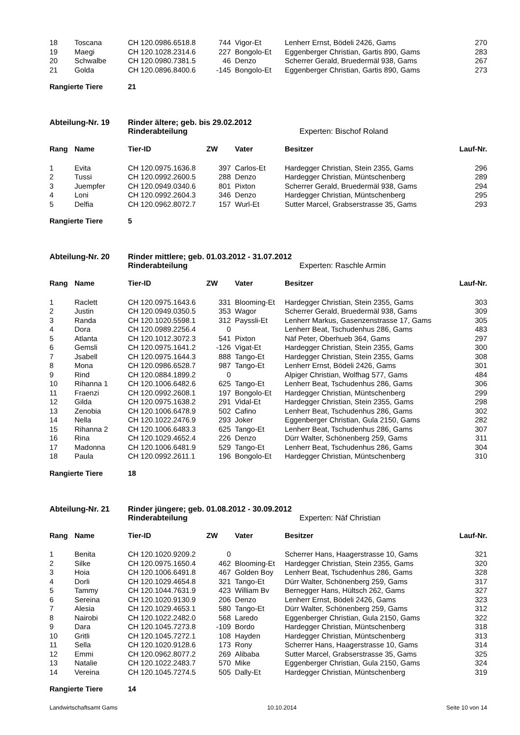| 18 | Toscana | CH 120.0986.6518.8 | 744 | Vigor-Et | Lenherr Ernst, Bödeli 2426, Gams | 270 |
| 19 | Maegi | CH 120.1028.2314.6 | 227 | Bongolo-Et | Eggenberger Christian, Gartis 890, Gams | 283 |
| 20 | Schwalbe | CH 120.0980.7381.5 | 46 | Denzo | Scherrer Gerald, Bruedermäl 938, Gams | 267 |
| 21 | Golda | CH 120.0896.8400.6 | -145 | Bongolo-Et | Eggenberger Christian, Gartis 890, Gams | 273 |
Rangierte Tiere 21
Abteilung-Nr. 19 Rinder ältere; geb. bis 29.02.2012
Rinderabteilung Experten: Bischof Roland
| Rang | Name | Tier-ID | ZW | Vater | Besitzer | Lauf-Nr. |
| --- | --- | --- | --- | --- | --- | --- |
| 1 | Evita | CH 120.0975.1636.8 | 397 | Carlos-Et | Hardegger Christian, Stein 2355, Gams | 296 |
| 2 | Tussi | CH 120.0992.2600.5 | 288 | Denzo | Hardegger Christian, Müntschenberg | 289 |
| 3 | Juempfer | CH 120.0949.0340.6 | 801 | Pixton | Scherrer Gerald, Bruedermäl 938, Gams | 294 |
| 4 | Loni | CH 120.0992.2604.3 | 346 | Denzo | Hardegger Christian, Müntschenberg | 295 |
| 5 | Delfia | CH 120.0962.8072.7 | 157 | Wurl-Et | Sutter Marcel, Grabserstrasse 35, Gams | 293 |
Rangierte Tiere 5
Abteilung-Nr. 20 Rinder mittlere; geb. 01.03.2012 - 31.07.2012
Rinderabteilung Experten: Raschle Armin
| Rang | Name | Tier-ID | ZW | Vater | Besitzer | Lauf-Nr. |
| --- | --- | --- | --- | --- | --- | --- |
| 1 | Raclett | CH 120.0975.1643.6 | 331 | Blooming-Et | Hardegger Christian, Stein 2355, Gams | 303 |
| 2 | Justin | CH 120.0949.0350.5 | 353 | Wagor | Scherrer Gerald, Bruedermäl 938, Gams | 309 |
| 3 | Randa | CH 120.1020.5598.1 | 312 | Payssli-Et | Lenherr Markus, Gasenzenstrasse 17, Gams | 305 |
| 4 | Dora | CH 120.0989.2256.4 | 0 | | Lenherr Beat, Tschudenhus 286, Gams | 483 |
| 5 | Atlanta | CH 120.1012.3072.3 | 541 | Pixton | Näf Peter, Oberhueb 364, Gams | 297 |
| 6 | Gemsli | CH 120.0975.1641.2 | -126 | Vigat-Et | Hardegger Christian, Stein 2355, Gams | 300 |
| 7 | Jsabell | CH 120.0975.1644.3 | 888 | Tango-Et | Hardegger Christian, Stein 2355, Gams | 308 |
| 8 | Mona | CH 120.0986.6528.7 | 987 | Tango-Et | Lenherr Ernst, Bödeli 2426, Gams | 301 |
| 9 | Rind | CH 120.0884.1899.2 | 0 | | Alpiger Christian, Wolfhag 577, Gams | 484 |
| 10 | Rihanna 1 | CH 120.1006.6482.6 | 625 | Tango-Et | Lenherr Beat, Tschudenhus 286, Gams | 306 |
| 11 | Fraenzi | CH 120.0992.2608.1 | 197 | Bongolo-Et | Hardegger Christian, Müntschenberg | 299 |
| 12 | Gilda | CH 120.0975.1638.2 | 291 | Vidal-Et | Hardegger Christian, Stein 2355, Gams | 298 |
| 13 | Zenobia | CH 120.1006.6478.9 | 502 | Cafino | Lenherr Beat, Tschudenhus 286, Gams | 302 |
| 14 | Nella | CH 120.1022.2476.9 | 293 | Joker | Eggenberger Christian, Gula 2150, Gams | 282 |
| 15 | Rihanna 2 | CH 120.1006.6483.3 | 625 | Tango-Et | Lenherr Beat, Tschudenhus 286, Gams | 307 |
| 16 | Rina | CH 120.1029.4652.4 | 226 | Denzo | Dürr Walter, Schönenberg 259, Gams | 311 |
| 17 | Madonna | CH 120.1006.6481.9 | 529 | Tango-Et | Lenherr Beat, Tschudenhus 286, Gams | 304 |
| 18 | Paula | CH 120.0992.2611.1 | 196 | Bongolo-Et | Hardegger Christian, Müntschenberg | 310 |
Rangierte Tiere 18
Abteilung-Nr. 21 Rinder jüngere; geb. 01.08.2012 - 30.09.2012
Rinderabteilung Experten: Näf Christian
| Rang | Name | Tier-ID | ZW | Vater | Besitzer | Lauf-Nr. |
| --- | --- | --- | --- | --- | --- | --- |
| 1 | Benita | CH 120.1020.9209.2 | 0 | | Scherrer Hans, Haagerstrasse 10, Gams | 321 |
| 2 | Silke | CH 120.0975.1650.4 | 462 | Blooming-Et | Hardegger Christian, Stein 2355, Gams | 320 |
| 3 | Hoia | CH 120.1006.6491.8 | 467 | Golden Boy | Lenherr Beat, Tschudenhus 286, Gams | 328 |
| 4 | Dorli | CH 120.1029.4654.8 | 321 | Tango-Et | Dürr Walter, Schönenberg 259, Gams | 317 |
| 5 | Tammy | CH 120.1044.7631.9 | 423 | William Bv | Bernegger Hans, Hültsch 262, Gams | 327 |
| 6 | Sereina | CH 120.1020.9130.9 | 206 | Denzo | Lenherr Ernst, Bödeli 2426, Gams | 323 |
| 7 | Alesia | CH 120.1029.4653.1 | 580 | Tango-Et | Dürr Walter, Schönenberg 259, Gams | 312 |
| 8 | Nairobi | CH 120.1022.2482.0 | 568 | Laredo | Eggenberger Christian, Gula 2150, Gams | 322 |
| 9 | Dara | CH 120.1045.7273.8 | -109 | Bordo | Hardegger Christian, Müntschenberg | 318 |
| 10 | Gritli | CH 120.1045.7272.1 | 108 | Hayden | Hardegger Christian, Müntschenberg | 313 |
| 11 | Sella | CH 120.1020.9128.6 | 173 | Rony | Scherrer Hans, Haagerstrasse 10, Gams | 314 |
| 12 | Emmi | CH 120.0962.8077.2 | 269 | Alibaba | Sutter Marcel, Grabserstrasse 35, Gams | 325 |
| 13 | Natalie | CH 120.1022.2483.7 | 570 | Mike | Eggenberger Christian, Gula 2150, Gams | 324 |
| 14 | Vereina | CH 120.1045.7274.5 | 505 | Dally-Et | Hardegger Christian, Müntschenberg | 319 |
Rangierte Tiere 14
Landwirtschaftsamt Gams 10.10.2014 Seite 10 von 14